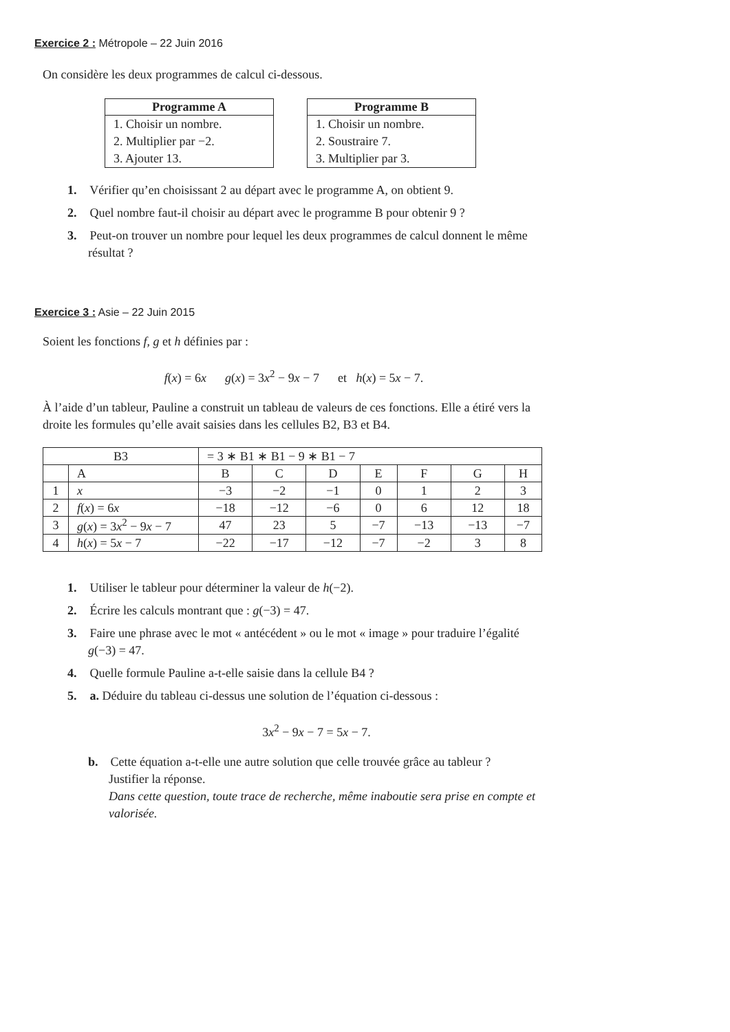Exercice 2 : Métropole – 22 Juin 2016
On considère les deux programmes de calcul ci-dessous.
| Programme A |
| --- |
| 1. Choisir un nombre. |
| 2. Multiplier par −2. |
| 3. Ajouter 13. |
| Programme B |
| --- |
| 1. Choisir un nombre. |
| 2. Soustraire 7. |
| 3. Multiplier par 3. |
1. Vérifier qu’en choisissant 2 au départ avec le programme A, on obtient 9.
2. Quel nombre faut-il choisir au départ avec le programme B pour obtenir 9 ?
3. Peut-on trouver un nombre pour lequel les deux programmes de calcul donnent le même résultat ?
Exercice 3 : Asie – 22 Juin 2015
Soient les fonctions f, g et h définies par :
f(x) = 6x g(x) = 3x<sup>2</sup> − 9x − 7 et h(x) = 5x − 7.
À l’aide d’un tableur, Pauline a construit un tableau de valeurs de ces fonctions. Elle a étiré vers la droite les formules qu’elle avait saisies dans les cellules B2, B3 et B4.
| B3 | | = 3 ∗ B1 ∗ B1 − 9 ∗ B1 − 7 | | | | | | |
| | A | B | C | D | E | F | G | H |
| 1 | x | −3 | −2 | −1 | 0 | 1 | 2 | 3 |
| 2 | f ( x ) = 6 x | −18 | −12 | −6 | 0 | 6 | 12 | 18 |
| 3 | g ( x ) = 3 x<sup>2</sup> − 9 x − 7 | 47 | 23 | 5 | −7 | −13 | −13 | −7 |
| 4 | h ( x ) = 5 x − 7 | −22 | −17 | −12 | −7 | −2 | 3 | 8 |
1. Utiliser le tableur pour déterminer la valeur de h(−2).
2. Écrire les calculs montrant que : g(−3) = 47.
3. Faire une phrase avec le mot « antécédent » ou le mot « image » pour traduire l’égalité g(−3) = 47.
4. Quelle formule Pauline a-t-elle saisie dans la cellule B4 ?
5. a. Déduire du tableau ci-dessus une solution de l’équation ci-dessous :
3x<sup>2</sup> − 9x − 7 = 5x − 7.
b. Cette équation a-t-elle une autre solution que celle trouvée grâce au tableur ?
Justifier la réponse.
Dans cette question, toute trace de recherche, même inaboutie sera prise en compte et valorisée.